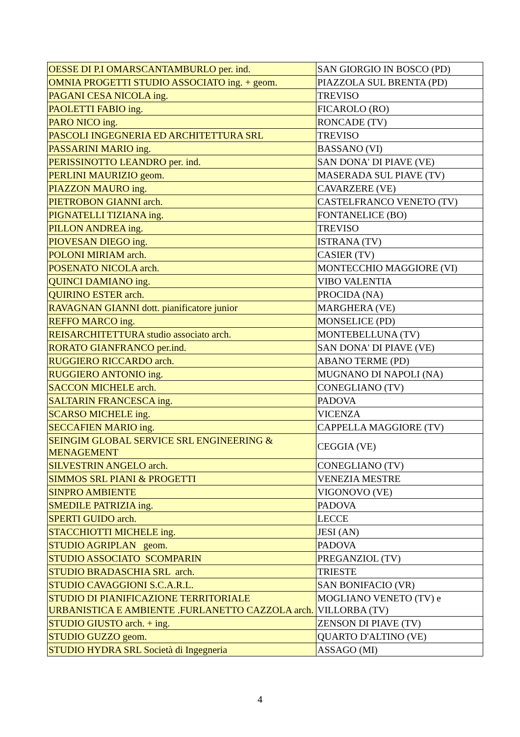| OESSE DI P.I OMARSCANTAMBURLO per. ind. | SAN GIORGIO IN BOSCO (PD) |
| OMNIA PROGETTI STUDIO ASSOCIATO ing. + geom. | PIAZZOLA SUL BRENTA (PD) |
| PAGANI CESA NICOLA ing. | TREVISO |
| PAOLETTI FABIO ing. | FICAROLO (RO) |
| PARO NICO ing. | RONCADE (TV) |
| PASCOLI INGEGNERIA ED ARCHITETTURA SRL | TREVISO |
| PASSARINI MARIO ing. | BASSANO (VI) |
| PERISSINOTTO LEANDRO per. ind. | SAN DONA' DI PIAVE (VE) |
| PERLINI MAURIZIO geom. | MASERADA SUL PIAVE (TV) |
| PIAZZON MAURO ing. | CAVARZERE (VE) |
| PIETROBON GIANNI arch. | CASTELFRANCO VENETO (TV) |
| PIGNATELLI TIZIANA ing. | FONTANELICE (BO) |
| PILLON ANDREA ing. | TREVISO |
| PIOVESAN DIEGO ing. | ISTRANA (TV) |
| POLONI MIRIAM arch. | CASIER (TV) |
| POSENATO NICOLA arch. | MONTECCHIO MAGGIORE (VI) |
| QUINCI DAMIANO ing. | VIBO VALENTIA |
| QUIRINO ESTER arch. | PROCIDA (NA) |
| RAVAGNAN GIANNI dott. pianificatore junior | MARGHERA (VE) |
| REFFO MARCO ing. | MONSELICE (PD) |
| REISARCHITETTURA studio associato arch. | MONTEBELLUNA (TV) |
| RORATO GIANFRANCO per.ind. | SAN DONA' DI PIAVE (VE) |
| RUGGIERO RICCARDO arch. | ABANO TERME (PD) |
| RUGGIERO ANTONIO ing. | MUGNANO DI NAPOLI (NA) |
| SACCON MICHELE arch. | CONEGLIANO (TV) |
| SALTARIN FRANCESCA ing. | PADOVA |
| SCARSO MICHELE ing. | VICENZA |
| SECCAFIEN MARIO ing. | CAPPELLA MAGGIORE (TV) |
| SEINGIM GLOBAL SERVICE SRL ENGINEERING & MENAGEMENT | CEGGIA (VE) |
| SILVESTRIN ANGELO arch. | CONEGLIANO (TV) |
| SIMMOS SRL PIANI & PROGETTI | VENEZIA MESTRE |
| SINPRO AMBIENTE | VIGONOVO (VE) |
| SMEDILE PATRIZIA ing. | PADOVA |
| SPERTI GUIDO arch. | LECCE |
| STACCHIOTTI MICHELE ing. | JESI (AN) |
| STUDIO AGRIPLAN geom. | PADOVA |
| STUDIO ASSOCIATO SCOMPARIN | PREGANZIOL (TV) |
| STUDIO BRADASCHIA SRL arch. | TRIESTE |
| STUDIO CAVAGGIONI S.C.A.R.L. | SAN BONIFACIO (VR) |
| STUDIO DI PIANIFICAZIONE TERRITORIALE URBANISTICA E AMBIENTE .FURLANETTO CAZZOLA arch. | MOGLIANO VENETO (TV) e VILLORBA (TV) |
| STUDIO GIUSTO arch. + ing. | ZENSON DI PIAVE (TV) |
| STUDIO GUZZO geom. | QUARTO D'ALTINO (VE) |
| STUDIO HYDRA SRL Società di Ingegneria | ASSAGO (MI) |
4